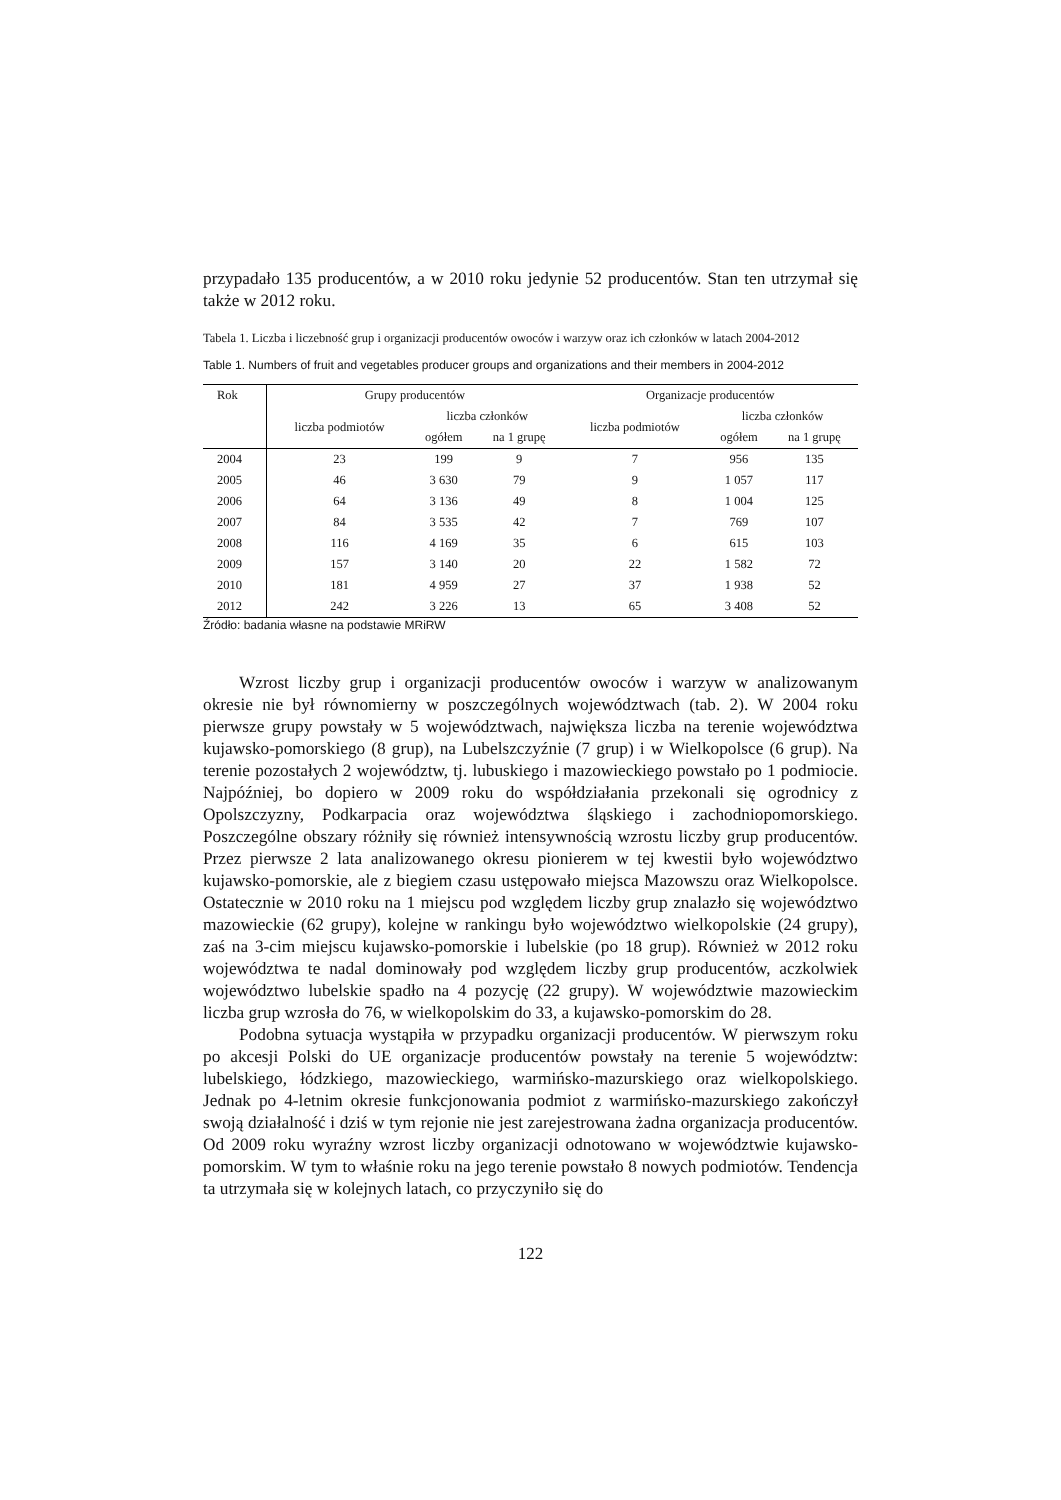przypadało 135 producentów, a w 2010 roku jedynie 52 producentów. Stan ten utrzymał się także w 2012 roku.
Tabela 1. Liczba i liczebność grup i organizacji producentów owoców i warzyw oraz ich członków w latach 2004-2012
Table 1. Numbers of fruit and vegetables producer groups and organizations and their members in 2004-2012
| Rok | Grupy producentów | | | Organizacje producentów | | |
| --- | --- | --- | --- | --- | --- | --- |
| | liczba podmiotów | liczba członków | | liczba podmiotów | liczba członków | |
| | | ogółem | na 1 grupę | | ogółem | na 1 grupę |
| 2004 | 23 | 199 | 9 | 7 | 956 | 135 |
| 2005 | 46 | 3 630 | 79 | 9 | 1 057 | 117 |
| 2006 | 64 | 3 136 | 49 | 8 | 1 004 | 125 |
| 2007 | 84 | 3 535 | 42 | 7 | 769 | 107 |
| 2008 | 116 | 4 169 | 35 | 6 | 615 | 103 |
| 2009 | 157 | 3 140 | 20 | 22 | 1 582 | 72 |
| 2010 | 181 | 4 959 | 27 | 37 | 1 938 | 52 |
| 2012 | 242 | 3 226 | 13 | 65 | 3 408 | 52 |
Źródło: badania własne na podstawie MRiRW
Wzrost liczby grup i organizacji producentów owoców i warzyw w analizowanym okresie nie był równomierny w poszczególnych województwach (tab. 2). W 2004 roku pierwsze grupy powstały w 5 województwach, największa liczba na terenie województwa kujawsko-pomorskiego (8 grup), na Lubelszczyźnie (7 grup) i w Wielkopolsce (6 grup). Na terenie pozostałych 2 województw, tj. lubuskiego i mazowieckiego powstało po 1 podmiocie. Najpóźniej, bo dopiero w 2009 roku do współdziałania przekonali się ogrodnicy z Opolszczyzny, Podkarpacia oraz województwa śląskiego i zachodniopomorskiego. Poszczególne obszary różniły się również intensywnością wzrostu liczby grup producentów. Przez pierwsze 2 lata analizowanego okresu pionierem w tej kwestii było województwo kujawsko-pomorskie, ale z biegiem czasu ustępowało miejsca Mazowszu oraz Wielkopolsce. Ostatecznie w 2010 roku na 1 miejscu pod względem liczby grup znalazło się województwo mazowieckie (62 grupy), kolejne w rankingu było województwo wielkopolskie (24 grupy), zaś na 3-cim miejscu kujawsko-pomorskie i lubelskie (po 18 grup). Również w 2012 roku województwa te nadal dominowały pod względem liczby grup producentów, aczkolwiek województwo lubelskie spadło na 4 pozycję (22 grupy). W województwie mazowieckim liczba grup wzrosła do 76, w wielkopolskim do 33, a kujawsko-pomorskim do 28.
Podobna sytuacja wystąpiła w przypadku organizacji producentów. W pierwszym roku po akcesji Polski do UE organizacje producentów powstały na terenie 5 województw: lubelskiego, łódzkiego, mazowieckiego, warmińsko-mazurskiego oraz wielkopolskiego. Jednak po 4-letnim okresie funkcjonowania podmiot z warmińsko-mazurskiego zakończył swoją działalność i dziś w tym rejonie nie jest zarejestrowana żadna organizacja producentów. Od 2009 roku wyraźny wzrost liczby organizacji odnotowano w województwie kujawsko-pomorskim. W tym to właśnie roku na jego terenie powstało 8 nowych podmiotów. Tendencja ta utrzymała się w kolejnych latach, co przyczyniło się do
122